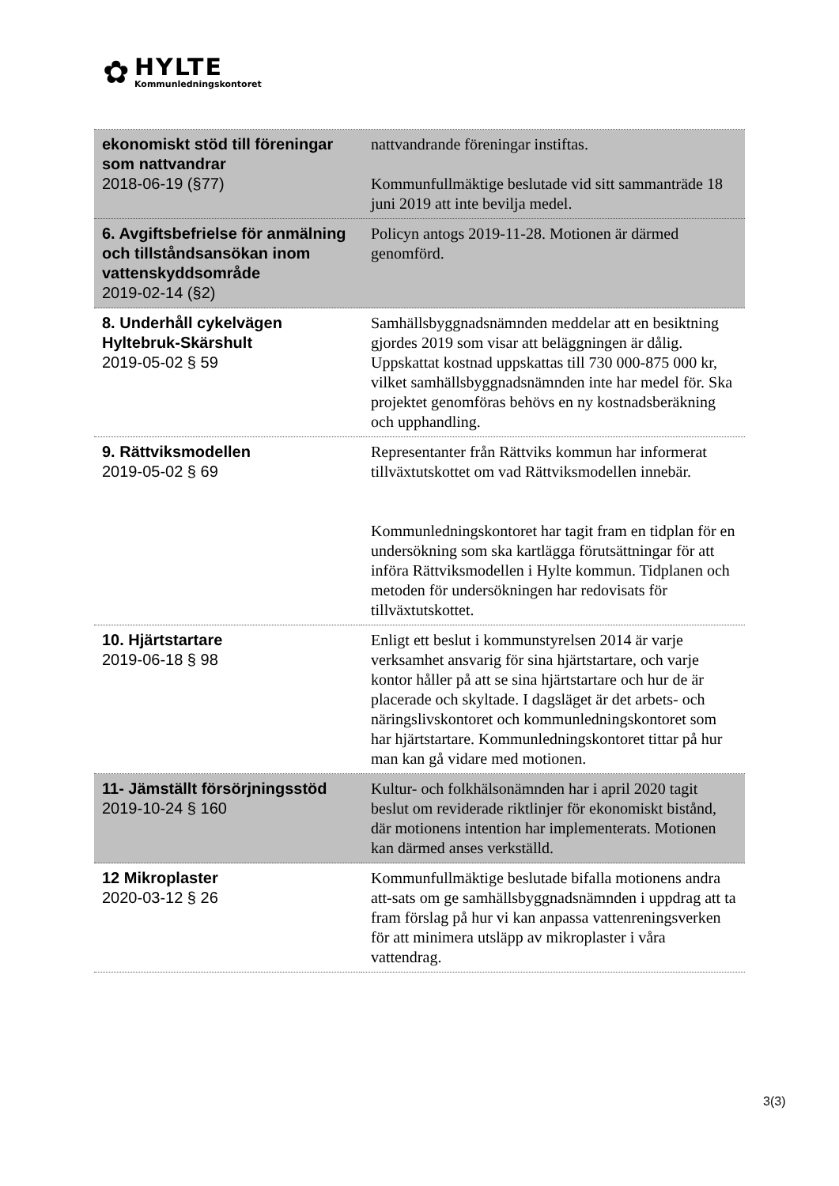✿
HYLTE
Kommunledningskontoret
| ekonomiskt stöd till föreningar som nattvandrar 2018-06-19 (§77) | nattvandrande föreningar instiftas. Kommunfullmäktige beslutade vid sitt sammanträde 18 juni 2019 att inte bevilja medel. |
| 6. Avgiftsbefrielse för anmälning och tillståndsansökan inom vattenskyddsområde 2019-02-14 (§2) | Policyn antogs 2019-11-28. Motionen är därmed genomförd. |
| 8. Underhåll cykelvägen Hyltebruk-Skärshult 2019-05-02 § 59 | Samhällsbyggnadsnämnden meddelar att en besiktning gjordes 2019 som visar att beläggningen är dålig. Uppskattat kostnad uppskattas till 730 000-875 000 kr, vilket samhällsbyggnadsnämnden inte har medel för. Ska projektet genomföras behövs en ny kostnadsberäkning och upphandling. |
| 9. Rättviksmodellen 2019-05-02 § 69 | Representanter från Rättviks kommun har informerat tillväxtutskottet om vad Rättviksmodellen innebär. Kommunledningskontoret har tagit fram en tidplan för en undersökning som ska kartlägga förutsättningar för att införa Rättviksmodellen i Hylte kommun. Tidplanen och metoden för undersökningen har redovisats för tillväxtutskottet. |
| 10. Hjärtstartare 2019-06-18 § 98 | Enligt ett beslut i kommunstyrelsen 2014 är varje verksamhet ansvarig för sina hjärtstartare, och varje kontor håller på att se sina hjärtstartare och hur de är placerade och skyltade. I dagsläget är det arbets- och näringslivskontoret och kommunledningskontoret som har hjärtstartare. Kommunledningskontoret tittar på hur man kan gå vidare med motionen. |
| 11- Jämställt försörjningsstöd 2019-10-24 § 160 | Kultur- och folkhälsonämnden har i april 2020 tagit beslut om reviderade riktlinjer för ekonomiskt bistånd, där motionens intention har implementerats. Motionen kan därmed anses verkställd. |
| 12 Mikroplaster 2020-03-12 § 26 | Kommunfullmäktige beslutade bifalla motionens andra att-sats om ge samhällsbyggnadsnämnden i uppdrag att ta fram förslag på hur vi kan anpassa vattenreningsverken för att minimera utsläpp av mikroplaster i våra vattendrag. |
3(3)